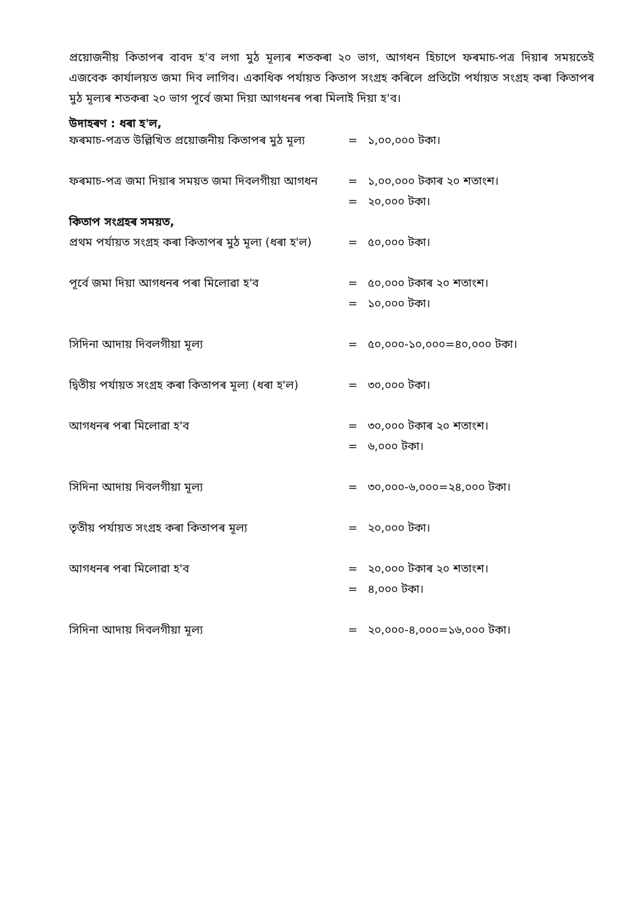প্ৰয়োজনীয় কিতাপৰ বাবদ হ'ব লগা মুঠ মূল্যৰ শতকৰা ২০ ভাগ, আগধন হিচাপে ফৰমাচ-পত্ৰ দিয়াৰ সময়তেই এজবেক কাৰ্যালয়ত জমা দিব লাগিব। একাধিক পৰ্যায়ত কিতাপ সংগ্ৰহ কৰিলে প্ৰতিটো পৰ্যায়ত সংগ্ৰহ কৰা কিতাপৰ মুঠ মূল্যৰ শতকৰা ২০ ভাগ পূৰ্বে জমা দিয়া আগধনৰ পৰা মিলাই দিয়া হ'ব।
উদাহৰণ : ধৰা হ'ল,
| ফৰমাচ-পত্ৰত উল্লিখিত প্ৰয়োজনীয় কিতাপৰ মুঠ মূল্য | = | ১,০০,০০০ টকা। |
| ফৰমাচ-পত্ৰ জমা দিয়াৰ সময়ত জমা দিবলগীয়া আগধন | = | ১,০০,০০০ টকাৰ ২০ শতাংশ। |
| | = | ২০,০০০ টকা। |
| কিতাপ সংগ্ৰহৰ সময়ত, | | |
| প্ৰথম পৰ্যায়ত সংগ্ৰহ কৰা কিতাপৰ মুঠ মূল্য (ধৰা হ'ল) | = | ৫০,০০০ টকা। |
| পূৰ্বে জমা দিয়া আগধনৰ পৰা মিলোৱা হ'ব | = | ৫০,০০০ টকাৰ ২০ শতাংশ। |
| | = | ১০,০০০ টকা। |
| সিদিনা আদায় দিবলগীয়া মূল্য | = | ৫০,০০০-১০,০০০=৪০,০০০ টকা। |
| দ্বিতীয় পৰ্যায়ত সংগ্ৰহ কৰা কিতাপৰ মূল্য (ধৰা হ'ল) | = | ৩০,০০০ টকা। |
| আগধনৰ পৰা মিলোৱা হ'ব | = | ৩০,০০০ টকাৰ ২০ শতাংশ। |
| | = | ৬,০০০ টকা। |
| সিদিনা আদায় দিবলগীয়া মূল্য | = | ৩০,০০০-৬,০০০=২৪,০০০ টকা। |
| তৃতীয় পৰ্যায়ত সংগ্ৰহ কৰা কিতাপৰ মূল্য | = | ২০,০০০ টকা। |
| আগধনৰ পৰা মিলোৱা হ'ব | = | ২০,০০০ টকাৰ ২০ শতাংশ। |
| | = | ৪,০০০ টকা। |
| সিদিনা আদায় দিবলগীয়া মূল্য | = | ২০,০০০-৪,০০০=১৬,০০০ টকা। |